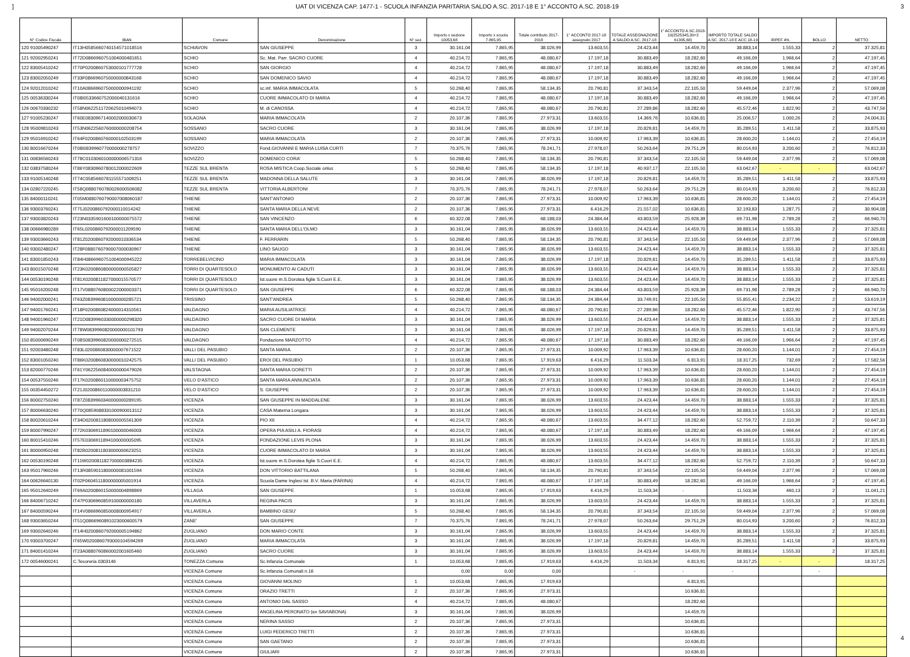] UAT DI VICENZA CAP. 1477-1 - SCUOLA INFANZIA PARITARIA SALDO A.SC. 2017-18 E 1° ACCONTO A.SC. 2018-19 3
| N° Codice Fiscale | IBAN | Comune | Denominazione | N° sez. | Importo x sezione 10053,68 | Importo x scuola 7.865,95 | Totale contributo 2017-2018 | 1° ACCONTO 2017-18 assegnato 2017 | TOTALE ASSEGNAZIONE A SALDO A.SC. 2017-18 | 1° ACCONTO A.SC.2018-19(2525345,30+2 61395,68) | IMPORTO TOTALE SALDO A.SC. 2017-18 E ACC.18-19 | IRPEF 4% | BOLLO | NETTO |
| --- | --- | --- | --- | --- | --- | --- | --- | --- | --- | --- | --- | --- | --- | --- |
| 120 91005490247 | IT13H0585660740154571018516 | SCHIAVON | SAN GIUSEPPE | 3 | 30.161,04 | 7.865,95 | 38.026,99 | 13.603,55 | 24.423,44 | 14.459,70 | 38.883,14 | 1.555,33 | 2 | 37.325,81 |
| 121 92002950241 | IT72D0866960751004000481651 | SCHIO | Sc. Mat. Parr. SACRO CUORE | 4 | 40.214,72 | 7.865,95 | 48.080,67 | 17.197,18 | 30.883,49 | 18.282,60 | 49.166,09 | 1.966,64 | 2 | 47.197,45 |
| 122 83005410242 | IT70P0200860753000101777728 | SCHIO | SAN GIORGIO | 4 | 40.214,72 | 7.865,95 | 48.080,67 | 17.197,18 | 30.883,49 | 18.282,60 | 49.166,09 | 1.966,64 | 2 | 47.197,45 |
| 123 83002050249 | IT33F0866960750000000843168 | SCHIO | SAN DOMENICO SAVIO | 4 | 40.214,72 | 7.865,95 | 48.080,67 | 17.197,18 | 30.883,49 | 18.282,60 | 49.166,09 | 1.966,64 | 2 | 47.197,45 |
| 124 92012010242 | IT10A0866960750000000941192 | SCHIO | sc.inf. MARIA IMMACOLATA | 5 | 50.268,40 | 7.865,95 | 58.134,35 | 20.790,81 | 37.343,54 | 22.105,50 | 59.449,04 | 2.377,96 | 2 | 57.069,08 |
| 125 00536330244 | IT08I0533660752000040131616 | SCHIO | CUORE IMMACOLATO DI MARIA | 4 | 40.214,72 | 7.865,95 | 48.080,67 | 17.197,18 | 30.883,49 | 18.282,60 | 49.166,09 | 1.966,64 | 2 | 47.197,45 |
| 126 00670330232 | IT58N0622511720625010494073 | SCHIO | M. di CANOSSA | 4 | 40.214,72 | 7.865,95 | 48.080,67 | 20.790,81 | 27.289,86 | 18.282,60 | 45.572,46 | 1.822,90 | 2 | 43.747,56 |
| 127 91005230247 | IT60E0830967140002000030673 | SOLAGNA | MARIA IMMACOLATA | 2 | 20.107,36 | 7.865,95 | 27.973,31 | 13.603,55 | 14.369,76 | 10.636,81 | 25.006,57 | 1.000,26 | 2 | 24.004,31 |
| 128 95009810243 | IT53N0622560760000000208754 | SOSSANO | SACRO CUORE | 3 | 30.161,04 | 7.865,95 | 38.026,99 | 17.197,18 | 20.829,81 | 14.459,70 | 35.289,51 | 1.411,58 | 2 | 33.875,93 |
| 129 95016910242 | IT64F0200860760000102503199 | SOSSANO | MARIA IMMACOLATA | 2 | 20.107,36 | 7.865,95 | 27.973,31 | 10.009,92 | 17.963,39 | 10.636,81 | 28.600,20 | 1.144,01 | 2 | 27.454,19 |
| 130 80016670244 | IT08I0839960770000000278757 | SOVIZZO | Fond.GIOVANNI E MARIA LUISA CURTI | 7 | 70.375,76 | 7.865,95 | 78.241,71 | 27.978,07 | 50.263,64 | 29.751,29 | 80.014,93 | 3.200,60 | 2 | 76.812,33 |
| 131 00836560243 | IT78C0103060100000006571316 | SOVIZZO | DOMENICO CORA' | 5 | 50.268,40 | 7.865,95 | 58.134,35 | 20.790,81 | 37.343,54 | 22.105,50 | 59.449,04 | 2.377,96 | 2 | 57.069,08 |
| 132 03837580244 | IT86Y0830960780012000022609 | TEZZE SUL BRENTA | ROSA MISTICA Coop.Sociale onlus | 5 | 50.268,40 | 7.865,95 | 58.134,35 | 17.197,18 | 40.937,17 | 22.105,50 | 63.042,67 | - | - | 63.042,67 |
| 133 91005140248 | IT74C0585660781155571009251 | TEZZE SUL BRENTA | MADONNA DELLA SALUTE | 3 | 30.161,04 | 7.865,95 | 38.026,99 | 17.197,18 | 20.829,81 | 14.459,70 | 35.289,51 | 1.411,58 | 2 | 33.875,93 |
| 134 02807220245 | IT58Q0880760780026000506082 | TEZZE SUL BRENTA | VITTORIA ALBERTONI | 7 | 70.375,76 | 7.865,95 | 78.241,71 | 27.978,07 | 50.263,64 | 29.751,29 | 80.014,93 | 3.200,60 | 2 | 76.812,33 |
| 135 84000110241 | IT05M0880760790007008060187 | THIENE | SANT'ANTONIO | 2 | 20.107,36 | 7.865,95 | 27.973,31 | 10.009,92 | 17.963,39 | 10.636,81 | 28.600,20 | 1.144,01 | 2 | 27.454,19 |
| 136 93003760241 | IT75J0200860792000110014242 | THIENE | SANTA MARIA DELLA NEVE | 2 | 20.107,36 | 7.865,95 | 27.973,31 | 6.416,29 | 21.557,02 | 10.636,81 | 32.193,83 | 1.287,75 | 2 | 30.904,08 |
| 137 93003820243 | IT23N0335901600100000075572 | THIENE | SAN VINCENZO | 6 | 60.322,08 | 7.865,95 | 68.188,03 | 24.384,44 | 43.803,59 | 25.928,39 | 69.731,98 | 2.789,28 | 2 | 66.940,70 |
| 138 00666980289 | IT65L0200860792000011209590 | THIENE | SANTA MARIA DELL'OLMO | 3 | 30.161,04 | 7.865,95 | 38.026,99 | 13.603,55 | 24.423,44 | 14.459,70 | 38.883,14 | 1.555,33 | 2 | 37.325,81 |
| 139 93003660243 | IT81Z0200860792000010336534 | THIENE | F. FERRARIN | 5 | 50.268,40 | 7.865,95 | 58.134,35 | 20.790,81 | 37.343,54 | 22.105,50 | 59.449,04 | 2.377,96 | 2 | 57.069,08 |
| 140 93002480247 | IT28F0880760790007000030967 | THIENE | LINO SAUGO | 3 | 30.161,04 | 7.865,95 | 38.026,99 | 13.603,55 | 24.423,44 | 14.459,70 | 38.883,14 | 1.555,33 | 2 | 37.325,81 |
| 141 83001850243 | IT84H0866960751004000945222 | TORREBELVICINO | MARIA IMMACOLATA | 3 | 30.161,04 | 7.865,95 | 38.026,99 | 17.197,18 | 20.829,81 | 14.459,70 | 35.289,51 | 1.411,58 | 2 | 33.875,93 |
| 143 80015070248 | IT23K0200860800000000505827 | TORRI DI QUARTESOLO | MONUMENTO AI CADUTI | 3 | 30.161,04 | 7.865,95 | 38.026,99 | 13.603,55 | 24.423,44 | 14.459,70 | 38.883,14 | 1.555,33 | 2 | 37.325,81 |
| 144 00530190248 | IT81X0200811827000015570577 | TORRI DI QUARTESOLO | Ist.suore m.S.Dorotea figlie S.Cuori E.E. | 3 | 30.161,04 | 7.865,95 | 38.026,99 | 13.603,55 | 24.423,44 | 14.459,70 | 38.883,14 | 1.555,33 | 2 | 37.325,81 |
| 145 95016200248 | IT17V0880760800022000003371 | TORRI DI QUARTESOLO | SAN GIUSEPPE | 6 | 60.322,08 | 7.865,95 | 68.188,03 | 24.384,44 | 43.803,59 | 25.928,39 | 69.731,98 | 2.789,28 | 2 | 66.940,70 |
| 146 94002000241 | IT63Z0839960810000000285721 | TRISSINO | SANT'ANDREA | 5 | 50.268,40 | 7.865,95 | 58.134,35 | 24.384,44 | 33.749,91 | 22.105,50 | 55.855,41 | 2.234,22 | 2 | 53.619,19 |
| 147 94001760241 | IT18F0200860824000014310561 | VALDAGNO | MARIA AUSILIATRICE | 4 | 40.214,72 | 7.865,95 | 48.080,67 | 20.790,81 | 27.289,86 | 18.282,60 | 45.572,46 | 1.822,90 | 2 | 43.747,56 |
| 148 94001960247 | IT21D0839960330000000298320 | VALDAGNO | SACRO CUORE DI MARIA | 3 | 30.161,04 | 7.865,95 | 38.026,99 | 13.603,55 | 24.423,44 | 14.459,70 | 38.883,14 | 1.555,33 | 2 | 37.325,81 |
| 149 94002070244 | IT78W0839960820000000101793 | VALDAGNO | SAN CLEMENTE | 3 | 30.161,04 | 7.865,95 | 38.026,99 | 17.197,18 | 20.829,81 | 14.459,70 | 35.289,51 | 1.411,58 | 2 | 33.875,93 |
| 150 85000690249 | IT08S0839960820000000272515 | VALDAGNO | Fondazione MARZOTTO | 4 | 40.214,72 | 7.865,95 | 48.080,67 | 17.197,18 | 30.883,49 | 18.282,60 | 49.166,09 | 1.966,64 | 2 | 47.197,45 |
| 151 92003480248 | IT83L0200860830000007671522 | VALLI DEL PASUBIO | SANTA MARIA | 2 | 20.107,36 | 7.865,95 | 27.973,31 | 10.009,92 | 17.963,39 | 10.636,81 | 28.600,20 | 1.144,01 | 2 | 27.454,19 |
| 152 83001050240 | IT86K0200860830000010242575 | VALLI DEL PASUBIO | EROI DEL PASUBIO | 1 | 10.053,68 | 7.865,95 | 17.919,63 | 6.416,29 | 11.503,34 | 6.813,91 | 18.317,25 | 732,69 | 2 | 17.582,56 |
| 153 82000770246 | IT61Y0622560840000000479026 | VALSTAGNA | SANTA MARIA GORETTI | 2 | 20.107,36 | 7.865,95 | 27.973,31 | 10.009,92 | 17.963,39 | 10.636,81 | 28.600,20 | 1.144,01 | 2 | 27.454,19 |
| 154 00537550246 | IT17K0200860110000003475752 | VELO D'ASTICO | SANTA MARIA ANNUNCIATA | 2 | 20.107,36 | 7.865,95 | 27.973,31 | 10.009,92 | 17.963,39 | 10.636,81 | 28.600,20 | 1.144,01 | 2 | 27.454,19 |
| 155 00354450272 | IT21J0200860110000003831210 | VELO D'ASTICO | S. GIUSEPPE | 2 | 20.107,36 | 7.865,95 | 27.973,31 | 10.009,92 | 17.963,39 | 10.636,81 | 28.600,20 | 1.144,01 | 2 | 27.454,19 |
| 156 80002750240 | IT87Z0839960340000000289195 | VICENZA | SAN GIUSEPPE IN MADDALENE | 3 | 30.161,04 | 7.865,95 | 38.026,99 | 13.603,55 | 24.423,44 | 14.459,70 | 38.883,14 | 1.555,33 | 2 | 37.325,81 |
| 157 80006630240 | IT70Q0859088331000900013112 | VICENZA | CASA Materna Longara | 3 | 30.161,04 | 7.865,95 | 38.026,99 | 13.603,55 | 24.423,44 | 14.459,70 | 38.883,14 | 1.555,33 | 2 | 37.325,81 |
| 158 80020610244 | IT34D0200811808000005561309 | VICENZA | PIO XII | 4 | 40.214,72 | 7.865,95 | 48.080,67 | 13.603,55 | 34.477,12 | 18.282,60 | 52.759,72 | 2.110,39 | 2 | 50.647,33 |
| 159 80007990247 | IT72K0306911890100000046003 | VICENZA | OPERA PIA ASILI A. FIORASI | 4 | 40.214,72 | 7.865,95 | 48.080,67 | 17.197,18 | 30.883,49 | 18.282,60 | 49.166,09 | 1.966,64 | 2 | 47.197,45 |
| 160 80015410246 | IT57E0306911894100000005095 | VICENZA | FONDAZIONE LEVIS PLONA | 3 | 30.161,04 | 7.865,95 | 38.026,99 | 13.603,55 | 24.423,44 | 14.459,70 | 38.883,14 | 1.555,33 | 2 | 37.325,81 |
| 161 80000950248 | IT82B0200811803000000623251 | VICENZA | CUORE IMMACOLATO DI MARIA | 3 | 30.161,04 | 7.865,95 | 38.026,99 | 13.603,55 | 24.423,44 | 14.459,70 | 38.883,14 | 1.555,33 | 2 | 37.325,81 |
| 162 00530190248 | IT11W0200811827000003884235 | VICENZA | Ist.suore m.S.Dorotea figlie S.Cuori E.E. | 4 | 40.214,72 | 7.865,95 | 48.080,67 | 13.603,55 | 34.477,12 | 18.282,60 | 52.759,72 | 2.110,39 | 2 | 50.647,33 |
| 163 95017960246 | IT13R0859011800000081001594 | VICENZA | DON VITTORIO BATTILANA | 5 | 50.268,40 | 7.865,95 | 58.134,35 | 20.790,81 | 37.343,54 | 22.105,50 | 59.449,04 | 2.377,96 | 2 | 57.069,08 |
| 164 00626640130 | IT02F0604511800000005001914 | VICENZA | Scuola Dame Inglesi Ist. B.V. Maria (FARINA) | 4 | 40.214,72 | 7.865,95 | 48.080,67 | 17.197,18 | 30.883,49 | 18.282,60 | 49.166,09 | 1.966,64 | 2 | 47.197,45 |
| 165 95012640249 | IT69A0200860150000004898869 | VILLAGA | SAN GIUSEPPE | 1 | 10.053,68 | 7.865,95 | 17.919,63 | 6.416,29 | 11.503,34 | - | 11.503,34 | 460,13 | 2 | 11.041,21 |
| 166 84006710242 | IT47P0306960859100000000180 | VILLAVERLA | REGINA PACIS | 3 | 30.161,04 | 7.865,95 | 38.026,99 | 13.603,55 | 24.423,44 | 14.459,70 | 38.883,14 | 1.555,33 | 2 | 37.325,81 |
| 167 84000590244 | IT14V0866960850008000954917 | VILLAVERLA | BAMBINO GESU' | 5 | 50.268,40 | 7.865,95 | 58.134,35 | 20.790,81 | 37.343,54 | 22.105,50 | 59.449,04 | 2.377,96 | 2 | 57.069,08 |
| 168 93003650244 | IT51Q0866960891023000600579 | ZANE' | SAN GIUSEPPE | 7 | 70.375,76 | 7.865,95 | 78.241,71 | 27.978,07 | 50.263,64 | 29.751,29 | 80.014,93 | 3.200,60 | 2 | 76.812,33 |
| 169 93002640246 | IT14H0200860792000005194862 | ZUGLIANO | DON MARIO CONTE | 3 | 30.161,04 | 7.865,95 | 38.026,99 | 13.603,55 | 24.423,44 | 14.459,70 | 38.883,14 | 1.555,33 | 2 | 37.325,81 |
| 170 93003700247 | IT65W0200860793000104594269 | ZUGLIANO | MARIA IMMACOLATA | 3 | 30.161,04 | 7.865,95 | 38.026,99 | 17.197,18 | 20.829,81 | 14.459,70 | 35.289,51 | 1.411,58 | 2 | 33.875,93 |
| 171 84001410244 | IT23A0880760860002001605460 | ZUGLIANO | SACRO CUORE | 3 | 30.161,04 | 7.865,95 | 38.026,99 | 13.603,55 | 24.423,44 | 14.459,70 | 38.883,14 | 1.555,33 | 2 | 37.325,81 |
| 172 00546000241 | C.Tesoreria 0303146 | TONEZZA Comune | Sc.Infanzia Comunale | 1 | 10.053,68 | 7.865,95 | 17.919,63 | 6.416,29 | 11.503,34 | 6.813,91 | 18.317,25 | - | - | 18.317,25 |
| | | VICENZA Comune | Sc.Infanzia Comunali n.16 | | 0,00 | 0,00 | 0,00 | | - | - | - | | - | |
| | | VICENZA Comune | GIOVANNI MOLINO | 1 | 10.053,68 | 7.865,95 | 17.919,63 | | | 6.813,91 | | | | |
| | | VICENZA Comune | ORAZIO TRETTI | 2 | 20.107,36 | 7.865,95 | 27.973,31 | | | 10.636,81 | | | | |
| | | VICENZA Comune | ANTONIO DAL SASSO | 4 | 40.214,72 | 7.865,95 | 48.080,67 | | | 18.282,60 | | | | |
| | | VICENZA Comune | ANGELINA PERONATO (ex SAVIABONA) | 3 | 30.161,04 | 7.865,95 | 38.026,99 | | | 14.459,70 | | | | |
| | | VICENZA Comune | NERINA SASSO | 2 | 20.107,36 | 7.865,95 | 27.973,31 | | | 10.636,81 | | | | |
| | | VICENZA Comune | LUIGI FEDERICO TRETTI | 2 | 20.107,36 | 7.865,95 | 27.973,31 | | | 10.636,81 | | | | |
| | | VICENZA Comune | SAN GAETANO | 2 | 20.107,36 | 7.865,95 | 27.973,31 | | | 10.636,81 | | | | |
| | | VICENZA Comune | GIULIARI | 2 | 20.107,36 | 7.865,95 | 27.973,31 | | | 10.636,81 | | | | |
4